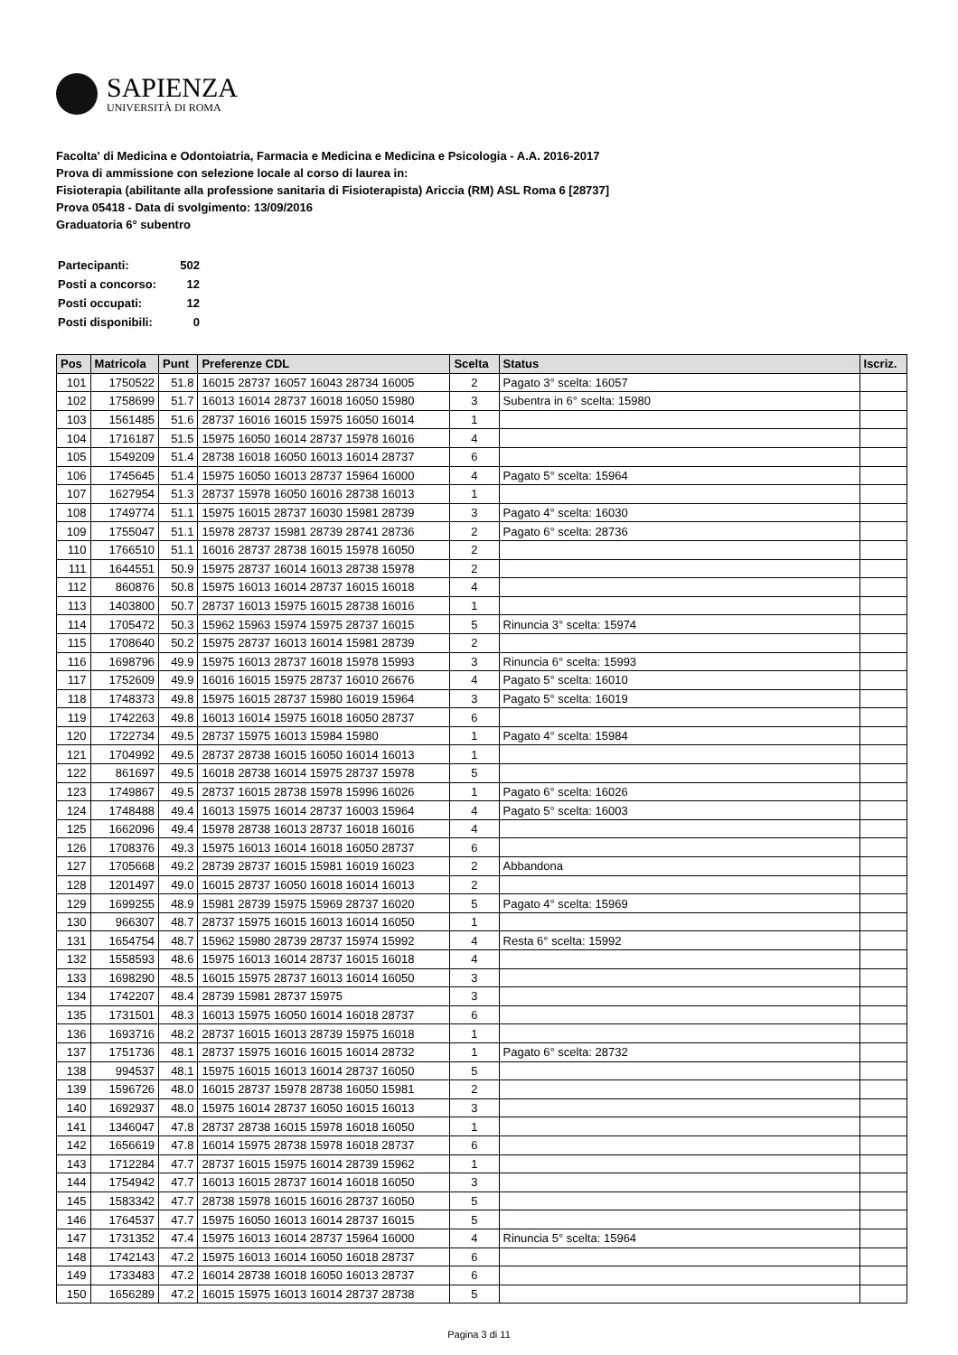SAPIENZA
UNIVERSITÀ DI ROMA
Facolta' di Medicina e Odontoiatria, Farmacia e Medicina e Medicina e Psicologia - A.A. 2016-2017
Prova di ammissione con selezione locale al corso di laurea in:
Fisioterapia (abilitante alla professione sanitaria di Fisioterapista) Ariccia (RM) ASL Roma 6 [28737]
Prova 05418 - Data di svolgimento: 13/09/2016
Graduatoria 6° subentro
| Partecipanti: | 502 |
| Posti a concorso: | 12 |
| Posti occupati: | 12 |
| Posti disponibili: | 0 |
| Pos | Matricola | Punt | Preferenze CDL | Scelta | Status | Iscriz. |
| --- | --- | --- | --- | --- | --- | --- |
| 101 | 1750522 | 51.8 | 16015 28737 16057 16043 28734 16005 | 2 | Pagato 3° scelta: 16057 | |
| 102 | 1758699 | 51.7 | 16013 16014 28737 16018 16050 15980 | 3 | Subentra in 6° scelta: 15980 | |
| 103 | 1561485 | 51.6 | 28737 16016 16015 15975 16050 16014 | 1 | | |
| 104 | 1716187 | 51.5 | 15975 16050 16014 28737 15978 16016 | 4 | | |
| 105 | 1549209 | 51.4 | 28738 16018 16050 16013 16014 28737 | 6 | | |
| 106 | 1745645 | 51.4 | 15975 16050 16013 28737 15964 16000 | 4 | Pagato 5° scelta: 15964 | |
| 107 | 1627954 | 51.3 | 28737 15978 16050 16016 28738 16013 | 1 | | |
| 108 | 1749774 | 51.1 | 15975 16015 28737 16030 15981 28739 | 3 | Pagato 4° scelta: 16030 | |
| 109 | 1755047 | 51.1 | 15978 28737 15981 28739 28741 28736 | 2 | Pagato 6° scelta: 28736 | |
| 110 | 1766510 | 51.1 | 16016 28737 28738 16015 15978 16050 | 2 | | |
| 111 | 1644551 | 50.9 | 15975 28737 16014 16013 28738 15978 | 2 | | |
| 112 | 860876 | 50.8 | 15975 16013 16014 28737 16015 16018 | 4 | | |
| 113 | 1403800 | 50.7 | 28737 16013 15975 16015 28738 16016 | 1 | | |
| 114 | 1705472 | 50.3 | 15962 15963 15974 15975 28737 16015 | 5 | Rinuncia 3° scelta: 15974 | |
| 115 | 1708640 | 50.2 | 15975 28737 16013 16014 15981 28739 | 2 | | |
| 116 | 1698796 | 49.9 | 15975 16013 28737 16018 15978 15993 | 3 | Rinuncia 6° scelta: 15993 | |
| 117 | 1752609 | 49.9 | 16016 16015 15975 28737 16010 26676 | 4 | Pagato 5° scelta: 16010 | |
| 118 | 1748373 | 49.8 | 15975 16015 28737 15980 16019 15964 | 3 | Pagato 5° scelta: 16019 | |
| 119 | 1742263 | 49.8 | 16013 16014 15975 16018 16050 28737 | 6 | | |
| 120 | 1722734 | 49.5 | 28737 15975 16013 15984 15980 | 1 | Pagato 4° scelta: 15984 | |
| 121 | 1704992 | 49.5 | 28737 28738 16015 16050 16014 16013 | 1 | | |
| 122 | 861697 | 49.5 | 16018 28738 16014 15975 28737 15978 | 5 | | |
| 123 | 1749867 | 49.5 | 28737 16015 28738 15978 15996 16026 | 1 | Pagato 6° scelta: 16026 | |
| 124 | 1748488 | 49.4 | 16013 15975 16014 28737 16003 15964 | 4 | Pagato 5° scelta: 16003 | |
| 125 | 1662096 | 49.4 | 15978 28738 16013 28737 16018 16016 | 4 | | |
| 126 | 1708376 | 49.3 | 15975 16013 16014 16018 16050 28737 | 6 | | |
| 127 | 1705668 | 49.2 | 28739 28737 16015 15981 16019 16023 | 2 | Abbandona | |
| 128 | 1201497 | 49.0 | 16015 28737 16050 16018 16014 16013 | 2 | | |
| 129 | 1699255 | 48.9 | 15981 28739 15975 15969 28737 16020 | 5 | Pagato 4° scelta: 15969 | |
| 130 | 966307 | 48.7 | 28737 15975 16015 16013 16014 16050 | 1 | | |
| 131 | 1654754 | 48.7 | 15962 15980 28739 28737 15974 15992 | 4 | Resta 6° scelta: 15992 | |
| 132 | 1558593 | 48.6 | 15975 16013 16014 28737 16015 16018 | 4 | | |
| 133 | 1698290 | 48.5 | 16015 15975 28737 16013 16014 16050 | 3 | | |
| 134 | 1742207 | 48.4 | 28739 15981 28737 15975 | 3 | | |
| 135 | 1731501 | 48.3 | 16013 15975 16050 16014 16018 28737 | 6 | | |
| 136 | 1693716 | 48.2 | 28737 16015 16013 28739 15975 16018 | 1 | | |
| 137 | 1751736 | 48.1 | 28737 15975 16016 16015 16014 28732 | 1 | Pagato 6° scelta: 28732 | |
| 138 | 994537 | 48.1 | 15975 16015 16013 16014 28737 16050 | 5 | | |
| 139 | 1596726 | 48.0 | 16015 28737 15978 28738 16050 15981 | 2 | | |
| 140 | 1692937 | 48.0 | 15975 16014 28737 16050 16015 16013 | 3 | | |
| 141 | 1346047 | 47.8 | 28737 28738 16015 15978 16018 16050 | 1 | | |
| 142 | 1656619 | 47.8 | 16014 15975 28738 15978 16018 28737 | 6 | | |
| 143 | 1712284 | 47.7 | 28737 16015 15975 16014 28739 15962 | 1 | | |
| 144 | 1754942 | 47.7 | 16013 16015 28737 16014 16018 16050 | 3 | | |
| 145 | 1583342 | 47.7 | 28738 15978 16015 16016 28737 16050 | 5 | | |
| 146 | 1764537 | 47.7 | 15975 16050 16013 16014 28737 16015 | 5 | | |
| 147 | 1731352 | 47.4 | 15975 16013 16014 28737 15964 16000 | 4 | Rinuncia 5° scelta: 15964 | |
| 148 | 1742143 | 47.2 | 15975 16013 16014 16050 16018 28737 | 6 | | |
| 149 | 1733483 | 47.2 | 16014 28738 16018 16050 16013 28737 | 6 | | |
| 150 | 1656289 | 47.2 | 16015 15975 16013 16014 28737 28738 | 5 | | |
Pagina 3 di 11